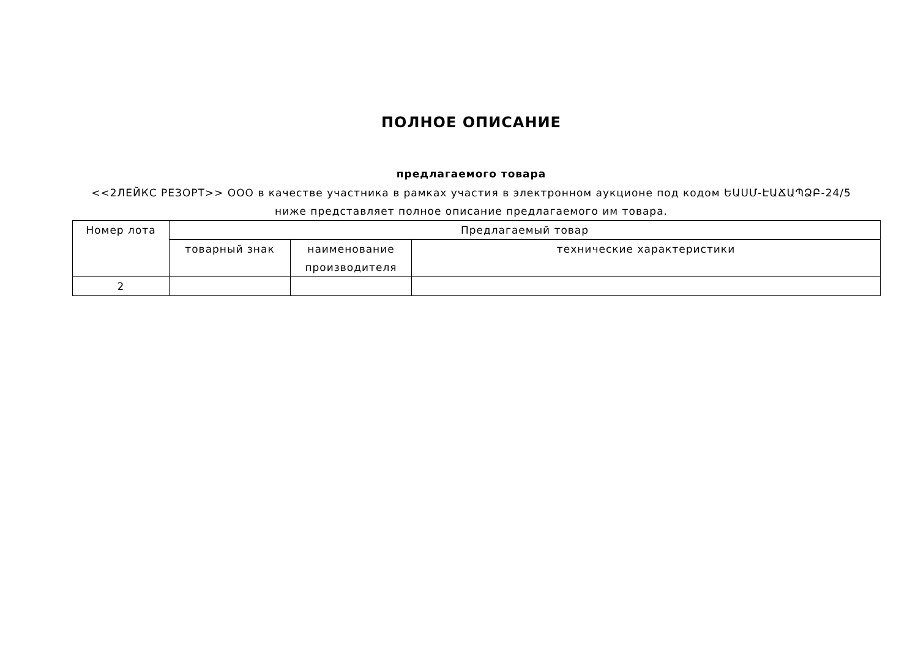ПОЛНОЕ ОПИСАНИЕ
предлагаемого товара
<<2ЛЕЙКС РЕЗОРТ>> ООО в качестве участника в рамках участия в электронном аукционе под кодом ԵԱՍՄ-ԷԱՃԱՊՁԲ-24/5 ниже представляет полное описание предлагаемого им товара.
| Номер лота | Предлагаемый товар | | |
| --- | --- | --- | --- |
| | товарный знак | наименование производителя | технические характеристики |
| 2 | | | |